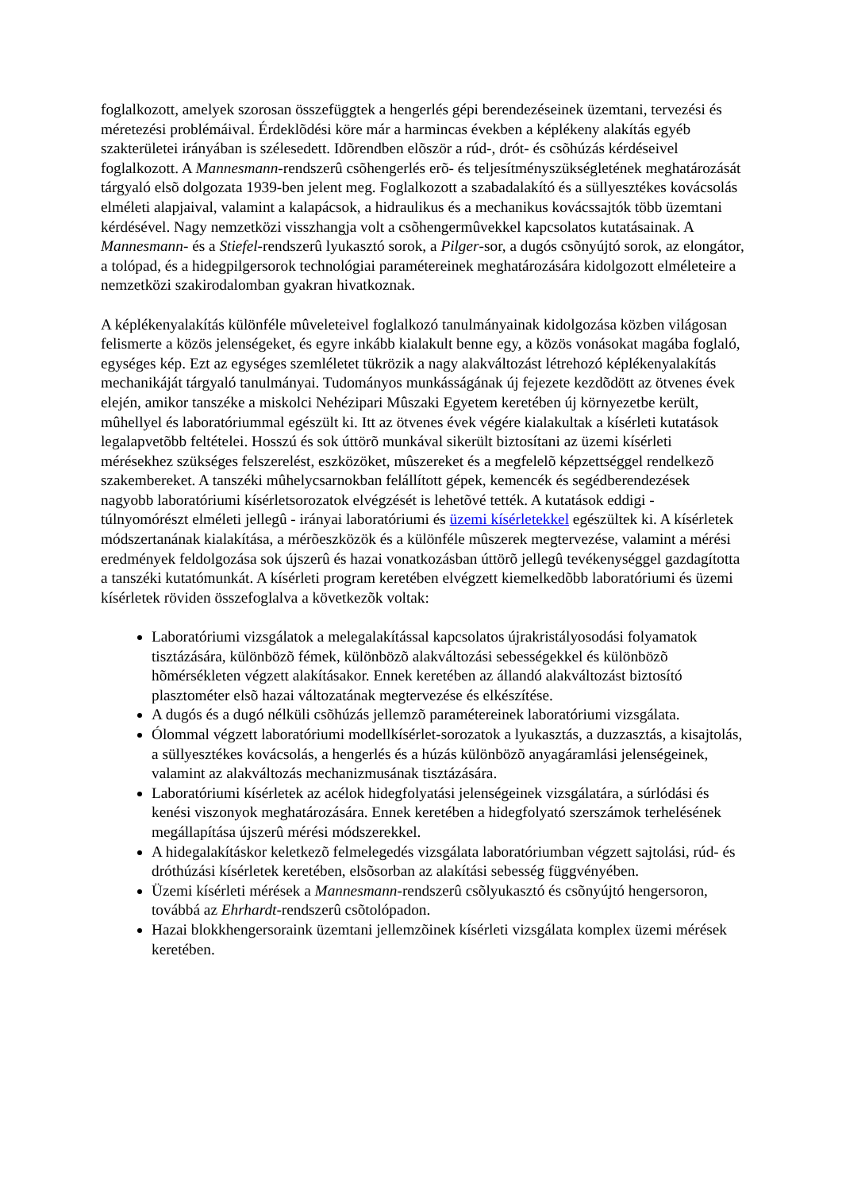foglalkozott, amelyek szorosan összefüggtek a hengerlés gépi berendezéseinek üzemtani, tervezési és méretezési problémáival. Érdeklõdési köre már a harmincas években a képlékeny alakítás egyéb szakterületei irányában is szélesedett. Idõrendben elõször a rúd-, drót- és csõhúzás kérdéseivel foglalkozott. A Mannesmann-rendszerû csõhengerlés erõ- és teljesítményszükségletének meghatározását tárgyaló elsõ dolgozata 1939-ben jelent meg. Foglalkozott a szabadalakító és a süllyesztékes kovácsolás elméleti alapjaival, valamint a kalapácsok, a hidraulikus és a mechanikus kovácssajtók több üzemtani kérdésével. Nagy nemzetközi visszhangja volt a csõhengermûvekkel kapcsolatos kutatásainak. A Mannesmann- és a Stiefel-rendszerû lyukasztó sorok, a Pilger-sor, a dugós csõnyújtó sorok, az elongátor, a tolópad, és a hidegpilgersorok technológiai paramétereinek meghatározására kidolgozott elméleteire a nemzetközi szakirodalomban gyakran hivatkoznak.
A képlékenyalakítás különféle mûveleteivel foglalkozó tanulmányainak kidolgozása közben világosan felismerte a közös jelenségeket, és egyre inkább kialakult benne egy, a közös vonásokat magába foglaló, egységes kép. Ezt az egységes szemléletet tükrözik a nagy alakváltozást létrehozó képlékenyalakítás mechanikáját tárgyaló tanulmányai. Tudományos munkásságának új fejezete kezdõdött az ötvenes évek elején, amikor tanszéke a miskolci Nehézipari Mûszaki Egyetem keretében új környezetbe került, mûhellyel és laboratóriummal egészült ki. Itt az ötvenes évek végére kialakultak a kísérleti kutatások legalapvetõbb feltételei. Hosszú és sok úttörõ munkával sikerült biztosítani az üzemi kísérleti mérésekhez szükséges felszerelést, eszközöket, mûszereket és a megfelelõ képzettséggel rendelkezõ szakembereket. A tanszéki mûhelycsarnokban felállított gépek, kemencék és segédberendezések nagyobb laboratóriumi kísérletsorozatok elvégzését is lehetõvé tették. A kutatások eddigi - túlnyomórészt elméleti jellegû - irányai laboratóriumi és üzemi kísérletekkel egészültek ki. A kísérletek módszertanának kialakítása, a mérõeszközök és a különféle mûszerek megtervezése, valamint a mérési eredmények feldolgozása sok újszerû és hazai vonatkozásban úttörõ jellegû tevékenységgel gazdagította a tanszéki kutatómunkát. A kísérleti program keretében elvégzett kiemelkedõbb laboratóriumi és üzemi kísérletek röviden összefoglalva a következõk voltak:
Laboratóriumi vizsgálatok a melegalakítással kapcsolatos újrakristályosodási folyamatok tisztázására, különbözõ fémek, különbözõ alakváltozási sebességekkel és különbözõ hõmérsékleten végzett alakításakor. Ennek keretében az állandó alakváltozást biztosító plasztométer elsõ hazai változatának megtervezése és elkészítése.
A dugós és a dugó nélküli csõhúzás jellemzõ paramétereinek laboratóriumi vizsgálata.
Ólommal végzett laboratóriumi modellkísérlet-sorozatok a lyukasztás, a duzzasztás, a kisajtolás, a süllyesztékes kovácsolás, a hengerlés és a húzás különbözõ anyagáramlási jelenségeinek, valamint az alakváltozás mechanizmusának tisztázására.
Laboratóriumi kísérletek az acélok hidegfolyatási jelenségeinek vizsgálatára, a súrlódási és kenési viszonyok meghatározására. Ennek keretében a hidegfolyató szerszámok terhelésének megállapítása újszerû mérési módszerekkel.
A hidegalakításkor keletkezõ felmelegedés vizsgálata laboratóriumban végzett sajtolási, rúd- és dróthúzási kísérletek keretében, elsõsorban az alakítási sebesség függvényében.
Üzemi kísérleti mérések a Mannesmann-rendszerû csõlyukasztó és csõnyújtó hengersoron, továbbá az Ehrhardt-rendszerû csõtolópadon.
Hazai blokkhengersoraink üzemtani jellemzõinek kísérleti vizsgálata komplex üzemi mérések keretében.